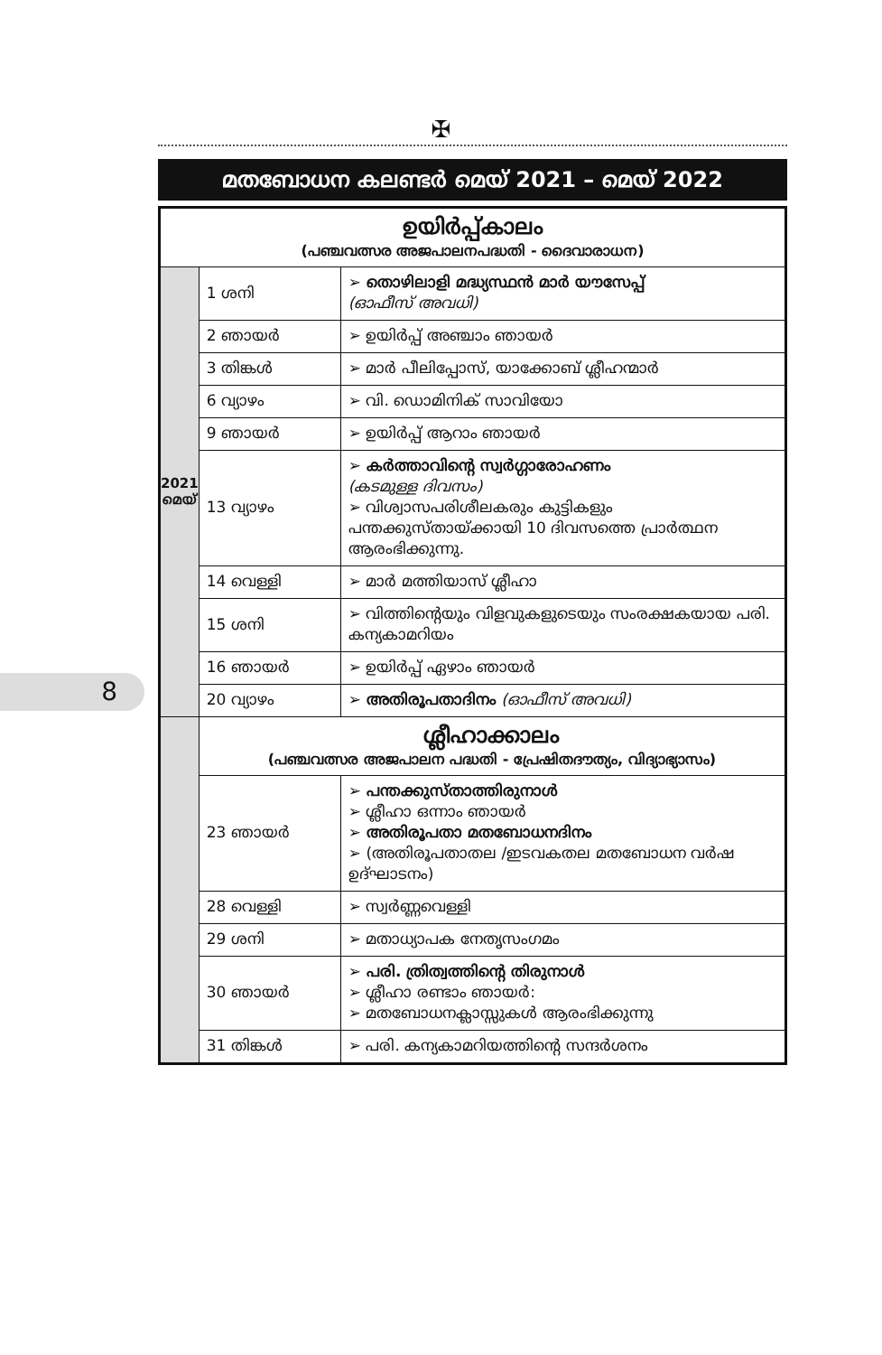✠
മതബോധന കലണ്ടർ മെയ് 2021 – മെയ് 2022
8
| ഉയിർപ്പ്കാലം (പഞ്ചവത്സര അജപാലനപദ്ധതി - ദൈവാരാധന) | | |
| --- | --- | --- |
| 2021 മെയ് | 1 ശനി | ➢ തൊഴിലാളി മദ്ധ്യസ്ഥൻ മാർ യൗസേപ്പ് (ഓഫീസ് അവധി) |
| | 2 ഞായർ | ➢ ഉയിർപ്പ് അഞ്ചാം ഞായർ |
| | 3 തിങ്കൾ | ➢ മാർ പീലിപ്പോസ്, യാക്കോബ് ശ്ലീഹന്മാർ |
| | 6 വ്യാഴം | ➢ വി. ഡൊമിനിക് സാവിയോ |
| | 9 ഞായർ | ➢ ഉയിർപ്പ് ആറാം ഞായർ |
| | 13 വ്യാഴം | ➢ കർത്താവിന്റെ സ്വർഗ്ഗാരോഹണം (കടമുള്ള ദിവസം) ➢ വിശ്വാസപരിശീലകരും കുട്ടികളും പന്തക്കുസ്തായ്ക്കായി 10 ദിവസത്തെ പ്രാർത്ഥന ആരംഭിക്കുന്നു. |
| | 14 വെള്ളി | ➢ മാർ മത്തിയാസ് ശ്ലീഹാ |
| | 15 ശനി | ➢ വിത്തിന്റെയും വിളവുകളുടെയും സംരക്ഷകയായ പരി. കന്യകാമറിയം |
| | 16 ഞായർ | ➢ ഉയിർപ്പ് ഏഴാം ഞായർ |
| | 20 വ്യാഴം | ➢ അതിരൂപതാദിനം (ഓഫീസ് അവധി) |
| | ശ്ലീഹാക്കാലം (പഞ്ചവത്സര അജപാലന പദ്ധതി - പ്രേഷിതദൗത്യം, വിദ്യാഭ്യാസം) | |
| | 23 ഞായർ | ➢ പന്തക്കുസ്താത്തിരുനാൾ ➢ ശ്ലീഹാ ഒന്നാം ഞായർ ➢ അതിരൂപതാ മതബോധനദിനം ➢ (അതിരൂപതാതല /ഇടവകതല മതബോധന വർഷ ഉദ്ഘാടനം) |
| | 28 വെള്ളി | ➢ സ്വർണ്ണവെള്ളി |
| | 29 ശനി | ➢ മതാധ്യാപക നേതൃസംഗമം |
| | 30 ഞായർ | ➢ പരി. ത്രിത്വത്തിന്റെ തിരുനാൾ ➢ ശ്ലീഹാ രണ്ടാം ഞായർ: ➢ മതബോധനക്ലാസ്സുകൾ ആരംഭിക്കുന്നു |
| | 31 തിങ്കൾ | ➢ പരി. കന്യകാമറിയത്തിന്റെ സന്ദർശനം |